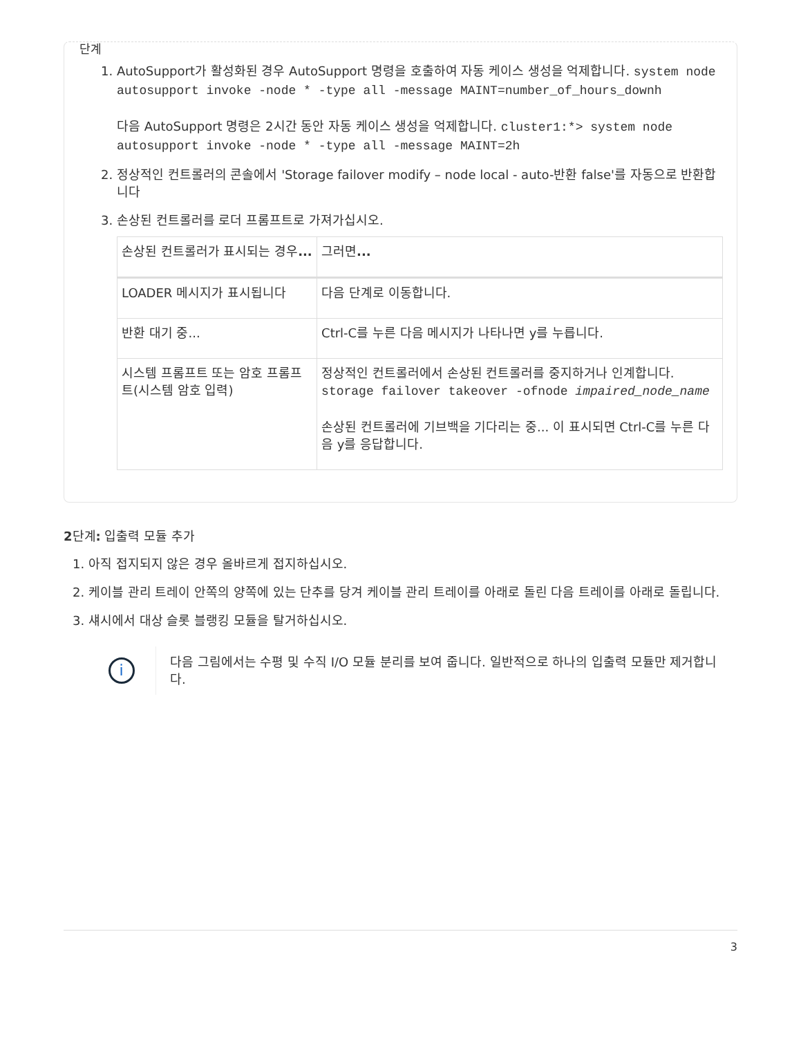단계
1. AutoSupport가 활성화된 경우 AutoSupport 명령을 호출하여 자동 케이스 생성을 억제합니다. system node autosupport invoke -node * -type all -message MAINT=number_of_hours_downh
다음 AutoSupport 명령은 2시간 동안 자동 케이스 생성을 억제합니다. cluster1:*> system node autosupport invoke -node * -type all -message MAINT=2h
2. 정상적인 컨트롤러의 콘솔에서 'Storage failover modify – node local - auto-반환 false'를 자동으로 반환합니다
3. 손상된 컨트롤러를 로더 프롬프트로 가져가십시오.
| 손상된 컨트롤러가 표시되는 경우 ... | 그러면 ... |
| --- | --- |
| LOADER 메시지가 표시됩니다 | 다음 단계로 이동합니다. |
| 반환 대기 중... | Ctrl-C를 누른 다음 메시지가 나타나면 y를 누릅니다. |
| 시스템 프롬프트 또는 암호 프롬프트(시스템 암호 입력) | 정상적인 컨트롤러에서 손상된 컨트롤러를 중지하거나 인계합니다. storage failover takeover -ofnode impaired_node_name 손상된 컨트롤러에 기브백을 기다리는 중... 이 표시되면 Ctrl-C를 누른 다음 y를 응답합니다. |
2단계: 입출력 모듈 추가
1. 아직 접지되지 않은 경우 올바르게 접지하십시오.
2. 케이블 관리 트레이 안쪽의 양쪽에 있는 단추를 당겨 케이블 관리 트레이를 아래로 돌린 다음 트레이를 아래로 돌립니다.
3. 섀시에서 대상 슬롯 블랭킹 모듈을 탈거하십시오.
i
다음 그림에서는 수평 및 수직 I/O 모듈 분리를 보여 줍니다. 일반적으로 하나의 입출력 모듈만 제거합니다.
3